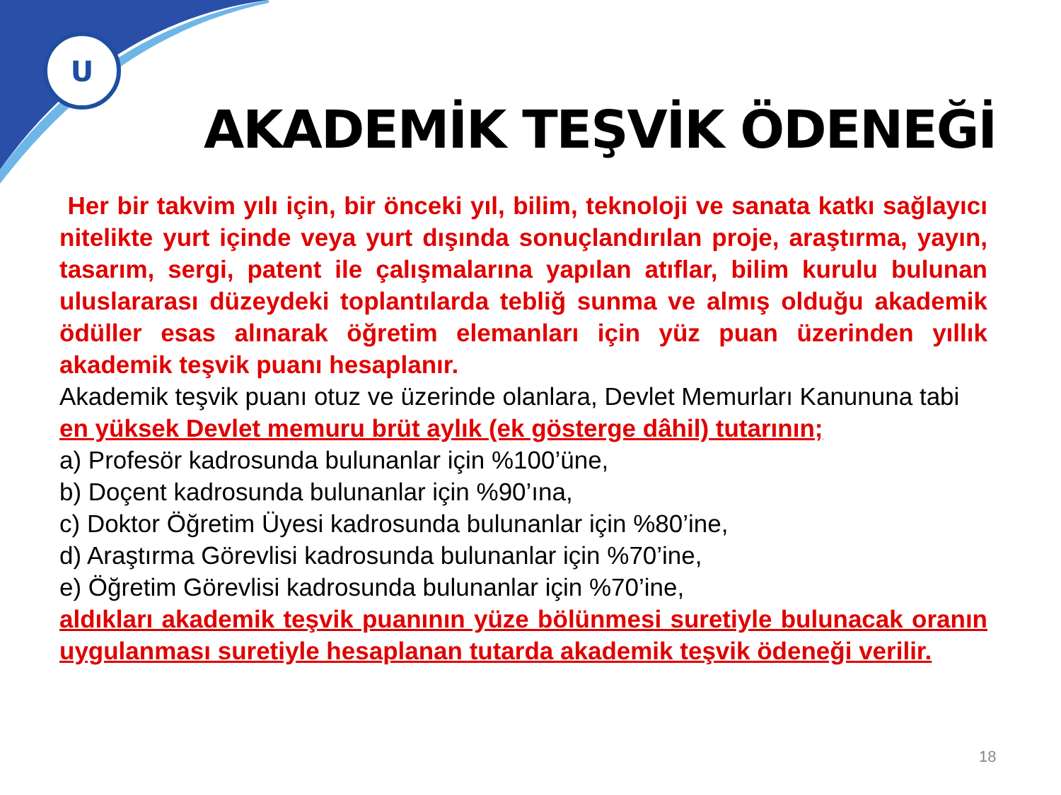U
AKADEMİK TEŞVİK ÖDENEĞİ
Her bir takvim yılı için, bir önceki yıl, bilim, teknoloji ve sanata katkı sağlayıcı nitelikte yurt içinde veya yurt dışında sonuçlandırılan proje, araştırma, yayın, tasarım, sergi, patent ile çalışmalarına yapılan atıflar, bilim kurulu bulunan uluslararası düzeydeki toplantılarda tebliğ sunma ve almış olduğu akademik ödüller esas alınarak öğretim elemanları için yüz puan üzerinden yıllık akademik teşvik puanı hesaplanır.
Akademik teşvik puanı otuz ve üzerinde olanlara, Devlet Memurları Kanununa tabi en yüksek Devlet memuru brüt aylık (ek gösterge dâhil) tutarının;
a) Profesör kadrosunda bulunanlar için %100’üne,
b) Doçent kadrosunda bulunanlar için %90’ına,
c) Doktor Öğretim Üyesi kadrosunda bulunanlar için %80’ine,
d) Araştırma Görevlisi kadrosunda bulunanlar için %70’ine,
e) Öğretim Görevlisi kadrosunda bulunanlar için %70’ine,
aldıkları akademik teşvik puanının yüze bölünmesi suretiyle bulunacak oranın uygulanması suretiyle hesaplanan tutarda akademik teşvik ödeneği verilir.
18